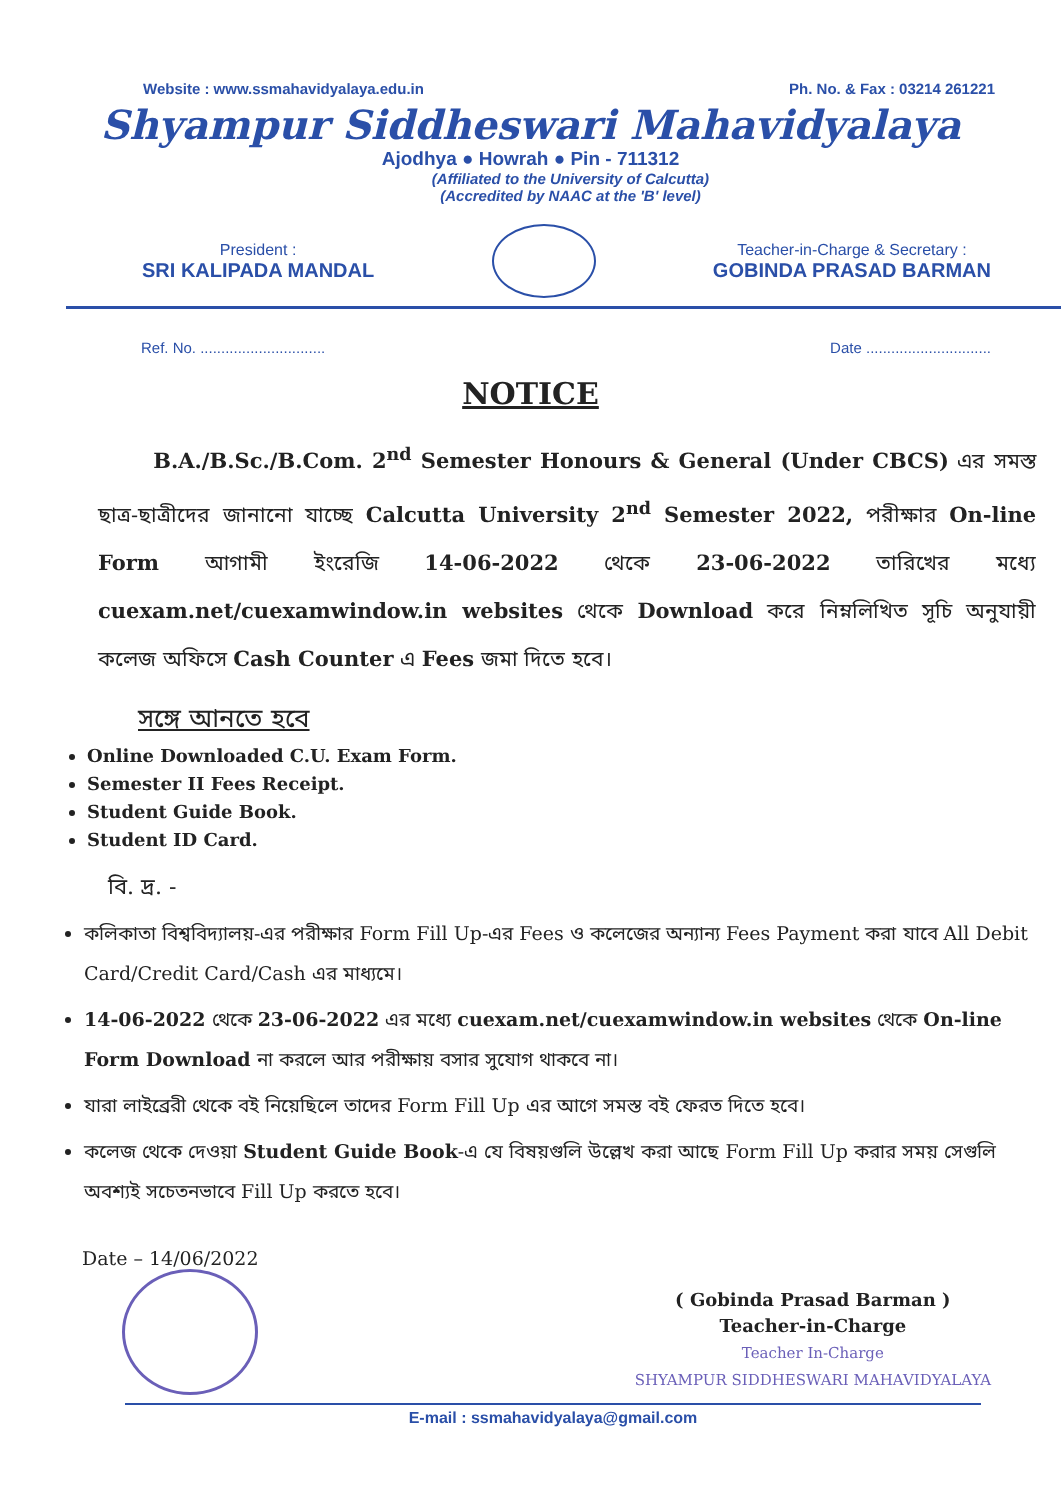Website : www.ssmahavidyalaya.edu.in Ph. No. & Fax : 03214 261221
Shyampur Siddheswari Mahavidyalaya
Ajodhya ● Howrah ● Pin - 711312
(Affiliated to the University of Calcutta)
(Accredited by NAAC at the 'B' level)
President :
SRI KALIPADA MANDAL
Teacher-in-Charge & Secretary :
GOBINDA PRASAD BARMAN
Ref. No. .............................. Date ..............................
NOTICE
B.A./B.Sc./B.Com. 2<sup>nd</sup> Semester Honours & General (Under CBCS) এর সমস্ত ছাত্র-ছাত্রীদের জানানো যাচ্ছে Calcutta University 2<sup>nd</sup> Semester 2022, পরীক্ষার On-line Form আগামী ইংরেজি 14-06-2022 থেকে 23-06-2022 তারিখের মধ্যে cuexam.net/cuexamwindow.in websites থেকে Download করে নিম্নলিখিত সূচি অনুযায়ী কলেজ অফিসে Cash Counter এ Fees জমা দিতে হবে।
সঙ্গে আনতে হবে
Online Downloaded C.U. Exam Form.
Semester II Fees Receipt.
Student Guide Book.
Student ID Card.
বি. দ্র. -
কলিকাতা বিশ্ববিদ্যালয়-এর পরীক্ষার Form Fill Up-এর Fees ও কলেজের অন্যান্য Fees Payment করা যাবে All Debit Card/Credit Card/Cash এর মাধ্যমে।
14-06-2022 থেকে 23-06-2022 এর মধ্যে cuexam.net/cuexamwindow.in websites থেকে On-line Form Download না করলে আর পরীক্ষায় বসার সুযোগ থাকবে না।
যারা লাইব্রেরী থেকে বই নিয়েছিলে তাদের Form Fill Up এর আগে সমস্ত বই ফেরত দিতে হবে।
কলেজ থেকে দেওয়া Student Guide Book-এ যে বিষয়গুলি উল্লেখ করা আছে Form Fill Up করার সময় সেগুলি অবশ্যই সচেতনভাবে Fill Up করতে হবে।
Date – 14/06/2022
( Gobinda Prasad Barman )
Teacher-in-Charge
Teacher In-Charge
SHYAMPUR SIDDHESWARI MAHAVIDYALAYA
E-mail : ssmahavidyalaya@gmail.com